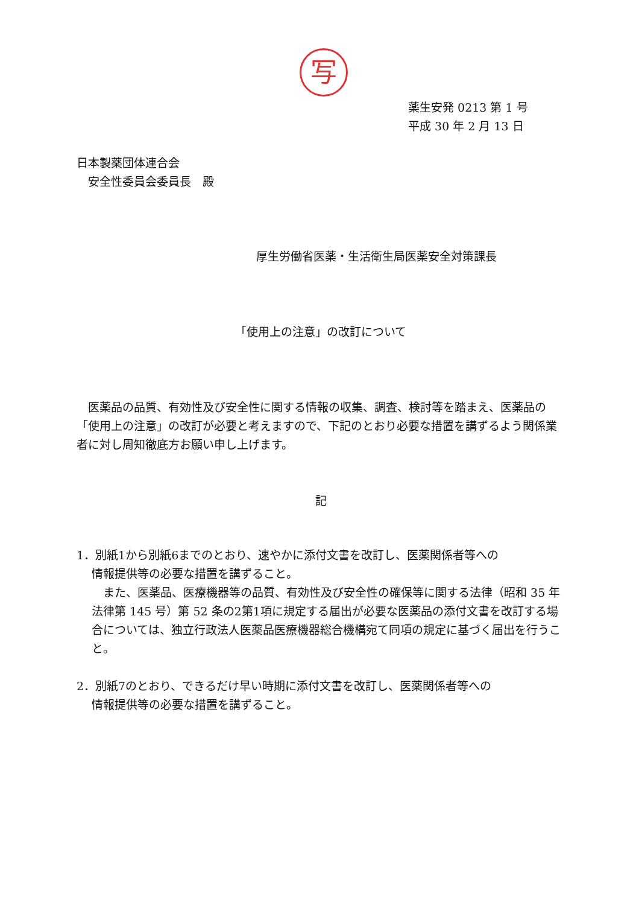写
薬生安発 0213 第 1 号
平成 30 年 2 月 13 日
日本製薬団体連合会
　安全性委員会委員長　殿
厚生労働省医薬・生活衛生局医薬安全対策課長
「使用上の注意」の改訂について
　医薬品の品質、有効性及び安全性に関する情報の収集、調査、検討等を踏まえ、医薬品の「使用上の注意」の改訂が必要と考えますので、下記のとおり必要な措置を講ずるよう関係業者に対し周知徹底方お願い申し上げます。
記
1．別紙1から別紙6までのとおり、速やかに添付文書を改訂し、医薬関係者等への
情報提供等の必要な措置を講ずること。
　また、医薬品、医療機器等の品質、有効性及び安全性の確保等に関する法律（昭和 35 年法律第 145 号）第 52 条の2第1項に規定する届出が必要な医薬品の添付文書を改訂する場合については、独立行政法人医薬品医療機器総合機構宛て同項の規定に基づく届出を行うこと。
2．別紙7のとおり、できるだけ早い時期に添付文書を改訂し、医薬関係者等への
情報提供等の必要な措置を講ずること。